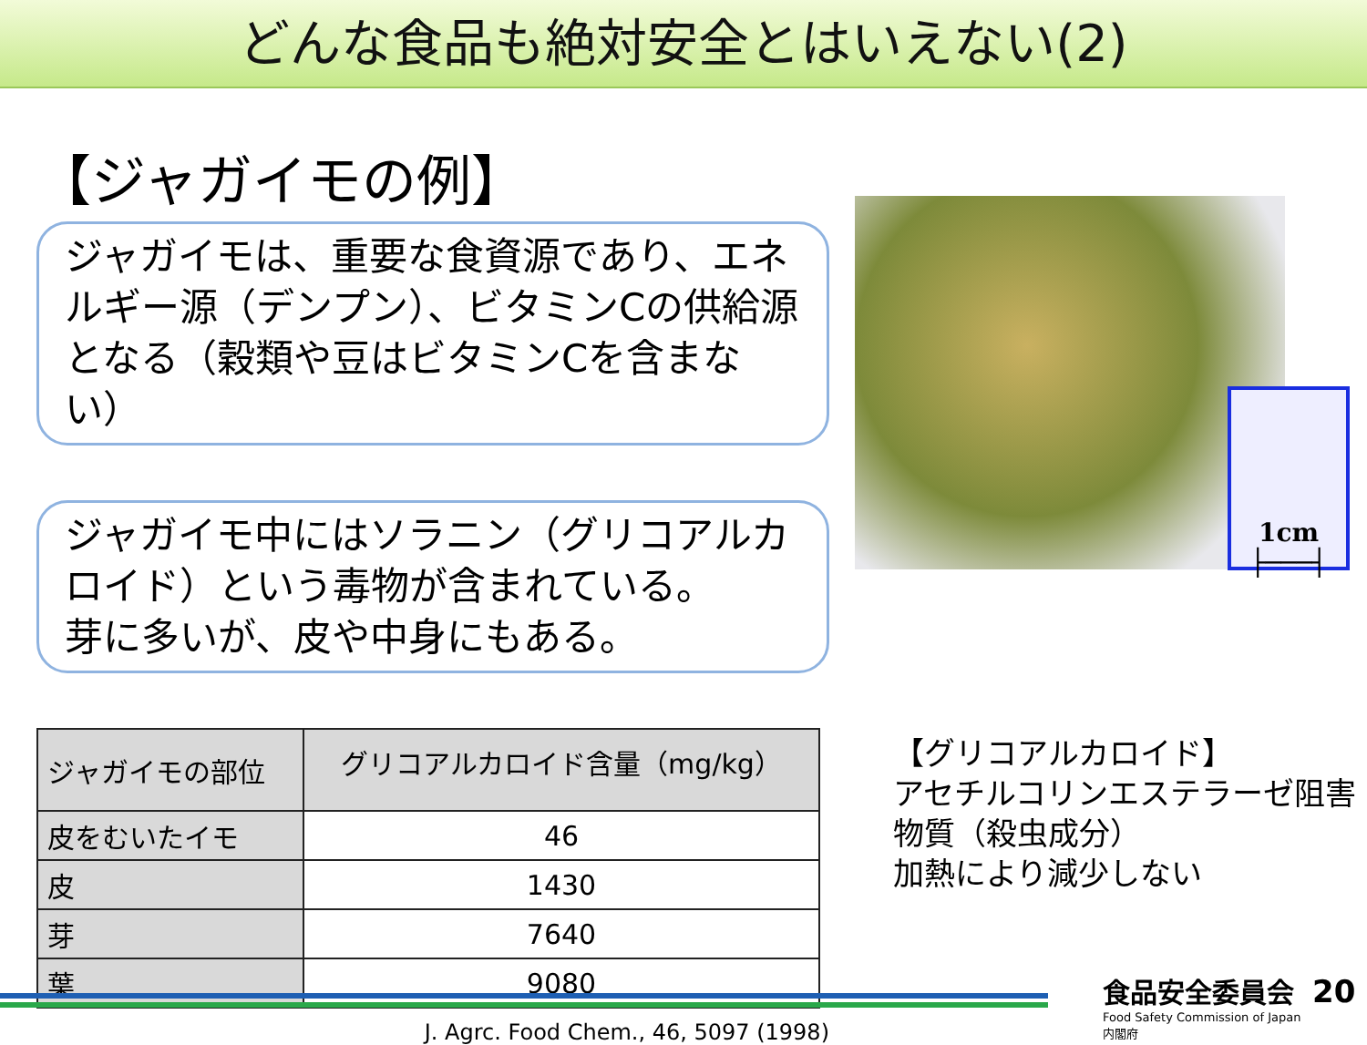どんな食品も絶対安全とはいえない(2)
【ジャガイモの例】
ジャガイモは、重要な食資源であり、エネルギー源（デンプン）、ビタミンCの供給源となる（穀類や豆はビタミンCを含まない）
ジャガイモ中にはソラニン（グリコアルカロイド）という毒物が含まれている。
芽に多いが、皮や中身にもある。
| ジャガイモの部位 | グリコアルカロイド含量（mg/kg） |
| --- | --- |
| 皮をむいたイモ | 46 |
| 皮 | 1430 |
| 芽 | 7640 |
| 葉 | 9080 |
J. Agrc. Food Chem., 46, 5097 (1998)
1cm
├───┤
【グリコアルカロイド】
アセチルコリンエステラーゼ阻害物質（殺虫成分）
加熱により減少しない
食品安全委員会
Food Safety Commission of Japan
内閣府
20